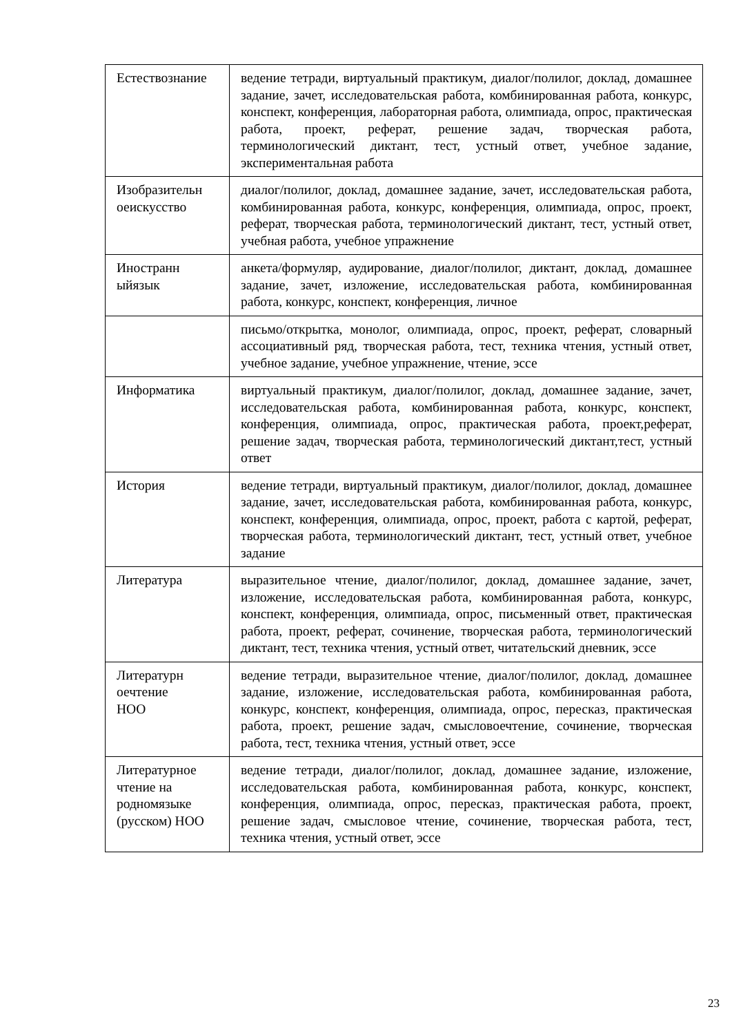| Естествознание | ведение тетради, виртуальный практикум, диалог/полилог, доклад, домашнее задание, зачет, исследовательская работа, комбинированная работа, конкурс, конспект, конференция, лабораторная работа, олимпиада, опрос, практическая работа, проект, реферат, решение задач, творческая работа, терминологический диктант, тест, устный ответ, учебное задание, экспериментальная работа |
| Изобразительн оеискусство | диалог/полилог, доклад, домашнее задание, зачет, исследовательская работа, комбинированная работа, конкурс, конференция, олимпиада, опрос, проект, реферат, творческая работа, терминологический диктант, тест, устный ответ, учебная работа, учебное упражнение |
| Иностранн ыйязык | анкета/формуляр, аудирование, диалог/полилог, диктант, доклад, домашнее задание, зачет, изложение, исследовательская работа, комбинированная работа, конкурс, конспект, конференция, личное |
| | письмо/открытка, монолог, олимпиада, опрос, проект, реферат, словарный ассоциативный ряд, творческая работа, тест, техника чтения, устный ответ, учебное задание, учебное упражнение, чтение, эссе |
| Информатика | виртуальный практикум, диалог/полилог, доклад, домашнее задание, зачет, исследовательская работа, комбинированная работа, конкурс, конспект, конференция, олимпиада, опрос, практическая работа, проект,реферат, решение задач, творческая работа, терминологический диктант,тест, устный ответ |
| История | ведение тетради, виртуальный практикум, диалог/полилог, доклад, домашнее задание, зачет, исследовательская работа, комбинированная работа, конкурс, конспект, конференция, олимпиада, опрос, проект, работа с картой, реферат, творческая работа, терминологический диктант, тест, устный ответ, учебное задание |
| Литература | выразительное чтение, диалог/полилог, доклад, домашнее задание, зачет, изложение, исследовательская работа, комбинированная работа, конкурс, конспект, конференция, олимпиада, опрос, письменный ответ, практическая работа, проект, реферат, сочинение, творческая работа, терминологический диктант, тест, техника чтения, устный ответ, читательский дневник, эссе |
| Литературн оечтение НОО | ведение тетради, выразительное чтение, диалог/полилог, доклад, домашнее задание, изложение, исследовательская работа, комбинированная работа, конкурс, конспект, конференция, олимпиада, опрос, пересказ, практическая работа, проект, решение задач, смысловоечтение, сочинение, творческая работа, тест, техника чтения, устный ответ, эссе |
| Литературное чтение на родномязыке (русском) НОО | ведение тетради, диалог/полилог, доклад, домашнее задание, изложение, исследовательская работа, комбинированная работа, конкурс, конспект, конференция, олимпиада, опрос, пересказ, практическая работа, проект, решение задач, смысловое чтение, сочинение, творческая работа, тест, техника чтения, устный ответ, эссе |
23